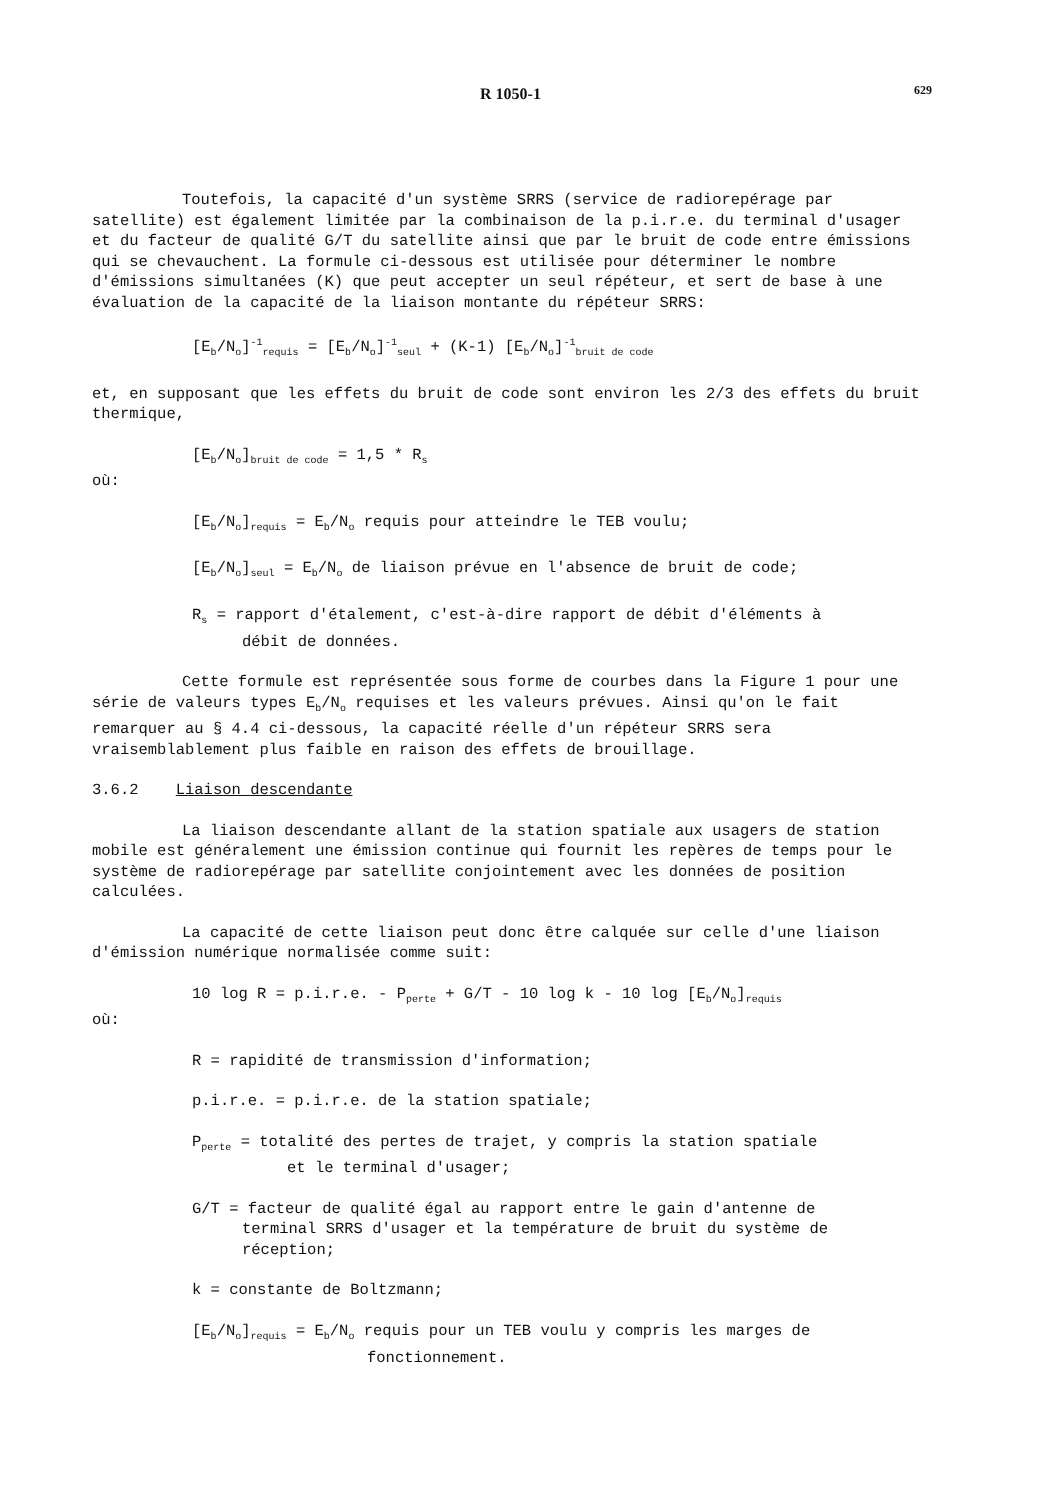R 1050-1 629
Toutefois, la capacité d'un système SRRS (service de radiorepérage par satellite) est également limitée par la combinaison de la p.i.r.e. du terminal d'usager et du facteur de qualité G/T du satellite ainsi que par le bruit de code entre émissions qui se chevauchent. La formule ci-dessous est utilisée pour déterminer le nombre d'émissions simultanées (K) que peut accepter un seul répéteur, et sert de base à une évaluation de la capacité de la liaison montante du répéteur SRRS:
[E<sub>b</sub>/N<sub>o</sub>]<sup>-1</sup><sub>requis</sub> = [E<sub>b</sub>/N<sub>o</sub>]<sup>-1</sup><sub>seul</sub> + (K-1) [E<sub>b</sub>/N<sub>o</sub>]<sup>-1</sup><sub>bruit de code</sub>
et, en supposant que les effets du bruit de code sont environ les 2/3 des effets du bruit thermique,
[E<sub>b</sub>/N<sub>o</sub>]<sub>bruit de code</sub> = 1,5 * R<sub>s</sub>
où:
[E<sub>b</sub>/N<sub>o</sub>]<sub>requis</sub> = E<sub>b</sub>/N<sub>o</sub> requis pour atteindre le TEB voulu;
[E<sub>b</sub>/N<sub>o</sub>]<sub>seul</sub> = E<sub>b</sub>/N<sub>o</sub> de liaison prévue en l'absence de bruit de code;
R<sub>s</sub> = rapport d'étalement, c'est-à-dire rapport de débit d'éléments à
débit de données.
Cette formule est représentée sous forme de courbes dans la Figure 1 pour une série de valeurs types E<sub>b</sub>/N<sub>o</sub> requises et les valeurs prévues. Ainsi qu'on le fait remarquer au § 4.4 ci-dessous, la capacité réelle d'un répéteur SRRS sera vraisemblablement plus faible en raison des effets de brouillage.
3.6.2 Liaison descendante
La liaison descendante allant de la station spatiale aux usagers de station mobile est généralement une émission continue qui fournit les repères de temps pour le système de radiorepérage par satellite conjointement avec les données de position calculées.
La capacité de cette liaison peut donc être calquée sur celle d'une liaison d'émission numérique normalisée comme suit:
10 log R = p.i.r.e. - P<sub>perte</sub> + G/T - 10 log k - 10 log [E<sub>b</sub>/N<sub>o</sub>]<sub>requis</sub>
où:
R = rapidité de transmission d'information;
p.i.r.e. = p.i.r.e. de la station spatiale;
P<sub>perte</sub> = totalité des pertes de trajet, y compris la station spatiale
et le terminal d'usager;
G/T = facteur de qualité égal au rapport entre le gain d'antenne de
terminal SRRS d'usager et la température de bruit du système de
réception;
k = constante de Boltzmann;
[E<sub>b</sub>/N<sub>o</sub>]<sub>requis</sub> = E<sub>b</sub>/N<sub>o</sub> requis pour un TEB voulu y compris les marges de
fonctionnement.